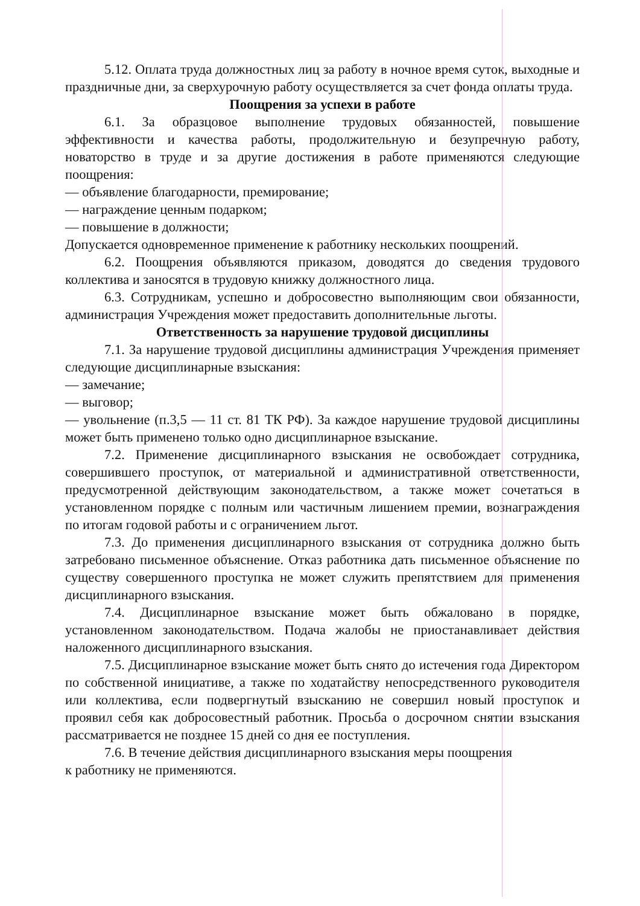5.12. Оплата труда должностных лиц за работу в ночное время суток, выходные и праздничные дни, за сверхурочную работу осуществляется за счет фонда оплаты труда.
Поощрения за успехи в работе
6.1. За образцовое выполнение трудовых обязанностей, повышение эффективности и качества работы, продолжительную и безупречную работу, новаторство в труде и за другие достижения в работе применяются следующие поощрения:
— объявление благодарности, премирование;
— награждение ценным подарком;
— повышение в должности;
Допускается одновременное применение к работнику нескольких поощрений.
6.2. Поощрения объявляются приказом, доводятся до сведения трудового коллектива и заносятся в трудовую книжку должностного лица.
6.3. Сотрудникам, успешно и добросовестно выполняющим свои обязанности, администрация Учреждения может предоставить дополнительные льготы.
Ответственность за нарушение трудовой дисциплины
7.1. За нарушение трудовой дисциплины администрация Учреждения применяет следующие дисциплинарные взыскания:
— замечание;
— выговор;
— увольнение (п.3,5 — 11 ст. 81 ТК РФ). За каждое нарушение трудовой дисциплины может быть применено только одно дисциплинарное взыскание.
7.2. Применение дисциплинарного взыскания не освобождает сотрудника, совершившего проступок, от материальной и административной ответственности, предусмотренной действующим законодательством, а также может сочетаться в установленном порядке с полным или частичным лишением премии, вознаграждения по итогам годовой работы и с ограничением льгот.
7.3. До применения дисциплинарного взыскания от сотрудника должно быть затребовано письменное объяснение. Отказ работника дать письменное объяснение по существу совершенного проступка не может служить препятствием для применения дисциплинарного взыскания.
7.4. Дисциплинарное взыскание может быть обжаловано в порядке, установленном законодательством. Подача жалобы не приостанавливает действия наложенного дисциплинарного взыскания.
7.5. Дисциплинарное взыскание может быть снято до истечения года Директором по собственной инициативе, а также по ходатайству непосредственного руководителя или коллектива, если подвергнутый взысканию не совершил новый проступок и проявил себя как добросовестный работник. Просьба о досрочном снятии взыскания рассматривается не позднее 15 дней со дня ее поступления.
7.6. В течение действия дисциплинарного взыскания меры поощрения
к работнику не применяются.